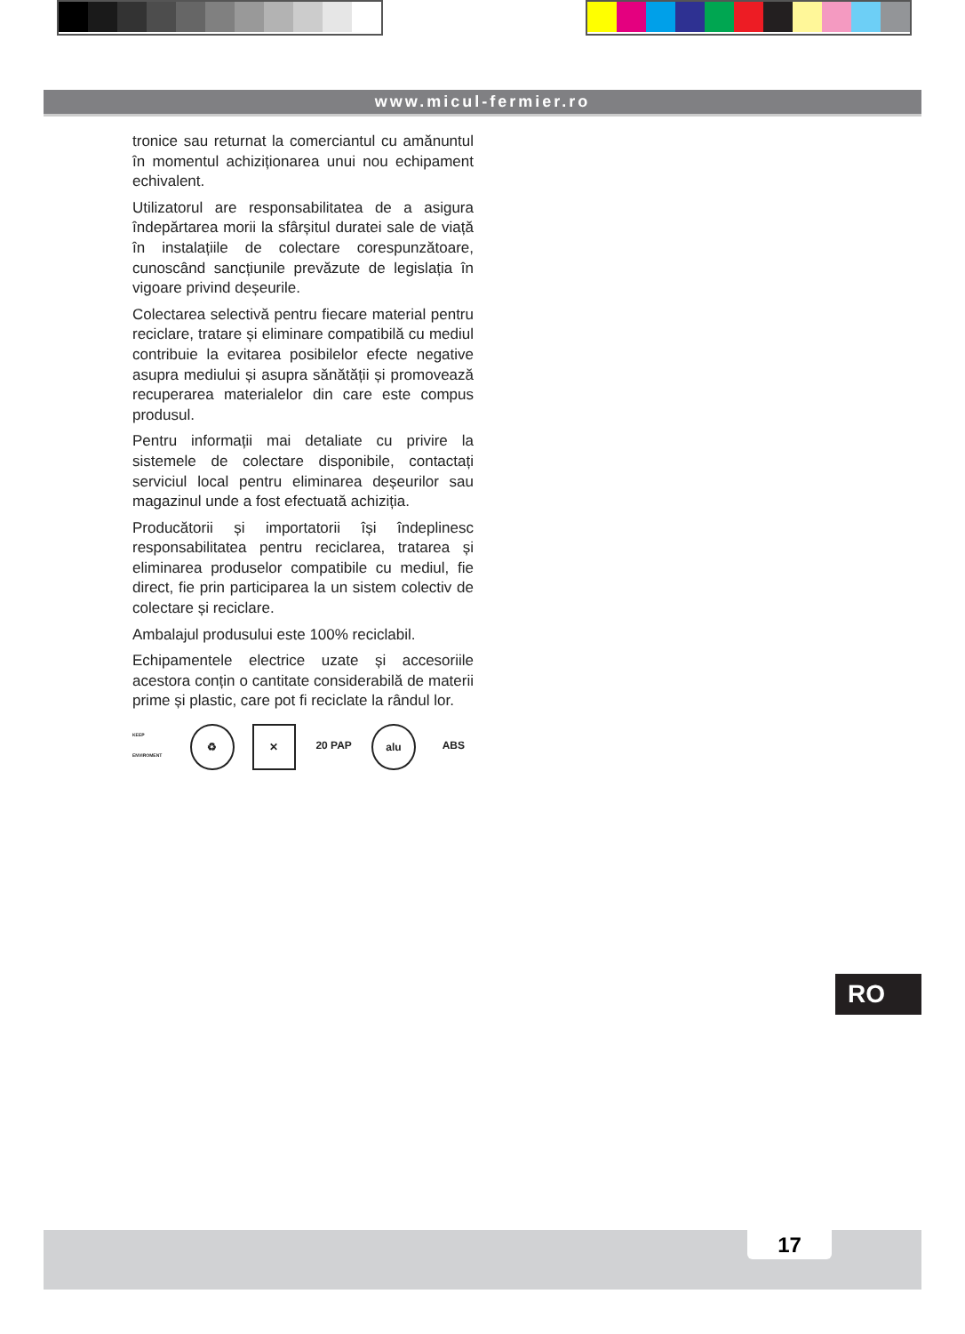www.micul-fermier.ro
tronice sau returnat la comerciantul cu amănuntul în momentul achiziționarea unui nou echipament echivalent.
Utilizatorul are responsabilitatea de a asigura îndepărtarea morii la sfârșitul duratei sale de viață în instalațiile de colectare corespunzătoare, cunoscând sancțiunile prevăzute de legislația în vigoare privind deșeurile.
Colectarea selectivă pentru fiecare material pentru reciclare, tratare și eliminare compatibilă cu mediul contribuie la evitarea posibilelor efecte negative asupra mediului și asupra sănătății și promovează recuperarea materialelor din care este compus produsul.
Pentru informații mai detaliate cu privire la sistemele de colectare disponibile, contactați serviciul local pentru eliminarea deșeurilor sau magazinul unde a fost efectuată achiziția.
Producătorii și importatorii își îndeplinesc responsabilitatea pentru reciclarea, tratarea și eliminarea produselor compatibile cu mediul, fie direct, fie prin participarea la un sistem colectiv de colectare și reciclare.
Ambalajul produsului este 100% reciclabil.
Echipamentele electrice uzate și accesoriile acestora conțin o cantitate considerabilă de materii prime și plastic, care pot fi reciclate la rândul lor.
KEEP ENVIROMENT
♻ ✕ 20 PAP alu ABS
RO
17